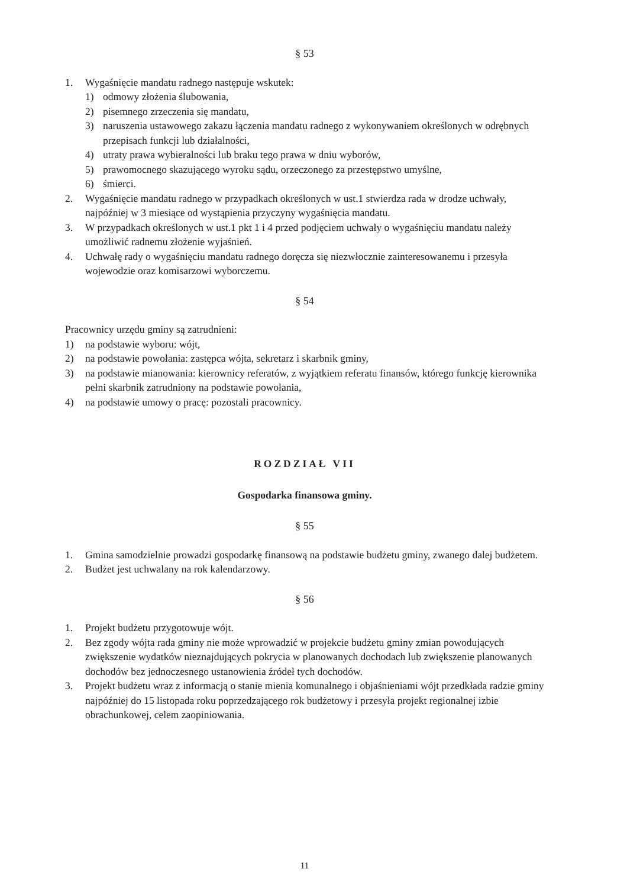§ 53
1. Wygaśnięcie mandatu radnego następuje wskutek:
1) odmowy złożenia ślubowania,
2) pisemnego zrzeczenia się mandatu,
3) naruszenia ustawowego zakazu łączenia mandatu radnego z wykonywaniem określonych w odrębnych przepisach funkcji lub działalności,
4) utraty prawa wybieralności lub braku tego prawa w dniu wyborów,
5) prawomocnego skazującego wyroku sądu, orzeczonego za przestępstwo umyślne,
6) śmierci.
2. Wygaśnięcie mandatu radnego w przypadkach określonych w ust.1 stwierdza rada w drodze uchwały, najpóźniej w 3 miesiące od wystąpienia przyczyny wygaśnięcia mandatu.
3. W przypadkach określonych w ust.1 pkt 1 i 4 przed podjęciem uchwały o wygaśnięciu mandatu należy umożliwić radnemu złożenie wyjaśnień.
4. Uchwałę rady o wygaśnięciu mandatu radnego doręcza się niezwłocznie zainteresowanemu i przesyła wojewodzie oraz komisarzowi wyborczemu.
§ 54
Pracownicy urzędu gminy są zatrudnieni:
1) na podstawie wyboru: wójt,
2) na podstawie powołania: zastępca wójta, sekretarz i skarbnik gminy,
3) na podstawie mianowania: kierownicy referatów, z wyjątkiem referatu finansów, którego funkcję kierownika pełni skarbnik zatrudniony na podstawie powołania,
4) na podstawie umowy o pracę: pozostali pracownicy.
ROZDZIAŁ VII
Gospodarka finansowa gminy.
§ 55
1. Gmina samodzielnie prowadzi gospodarkę finansową na podstawie budżetu gminy, zwanego dalej budżetem.
2. Budżet jest uchwalany na rok kalendarzowy.
§ 56
1. Projekt budżetu przygotowuje wójt.
2. Bez zgody wójta rada gminy nie może wprowadzić w projekcie budżetu gminy zmian powodujących zwiększenie wydatków nieznajdujących pokrycia w planowanych dochodach lub zwiększenie planowanych dochodów bez jednoczesnego ustanowienia źródeł tych dochodów.
3. Projekt budżetu wraz z informacją o stanie mienia komunalnego i objaśnieniami wójt przedkłada radzie gminy najpóźniej do 15 listopada roku poprzedzającego rok budżetowy i przesyła projekt regionalnej izbie obrachunkowej, celem zaopiniowania.
11